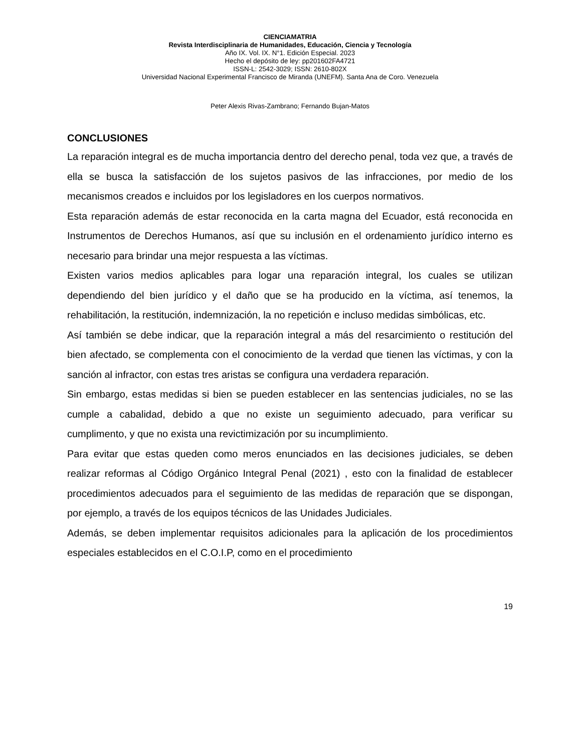CIENCIAMATRIA
Revista Interdisciplinaria de Humanidades, Educación, Ciencia y Tecnología
Año IX. Vol. IX. N°1. Edición Especial. 2023
Hecho el depósito de ley: pp201602FA4721
ISSN-L: 2542-3029; ISSN: 2610-802X
Universidad Nacional Experimental Francisco de Miranda (UNEFM). Santa Ana de Coro. Venezuela
Peter Alexis Rivas-Zambrano; Fernando Bujan-Matos
CONCLUSIONES
La reparación integral es de mucha importancia dentro del derecho penal, toda vez que, a través de ella se busca la satisfacción de los sujetos pasivos de las infracciones, por medio de los mecanismos creados e incluidos por los legisladores en los cuerpos normativos.
Esta reparación además de estar reconocida en la carta magna del Ecuador, está reconocida en Instrumentos de Derechos Humanos, así que su inclusión en el ordenamiento jurídico interno es necesario para brindar una mejor respuesta a las víctimas.
Existen varios medios aplicables para logar una reparación integral, los cuales se utilizan dependiendo del bien jurídico y el daño que se ha producido en la víctima, así tenemos, la rehabilitación, la restitución, indemnización, la no repetición e incluso medidas simbólicas, etc.
Así también se debe indicar, que la reparación integral a más del resarcimiento o restitución del bien afectado, se complementa con el conocimiento de la verdad que tienen las víctimas, y con la sanción al infractor, con estas tres aristas se configura una verdadera reparación.
Sin embargo, estas medidas si bien se pueden establecer en las sentencias judiciales, no se las cumple a cabalidad, debido a que no existe un seguimiento adecuado, para verificar su cumplimento, y que no exista una revictimización por su incumplimiento.
Para evitar que estas queden como meros enunciados en las decisiones judiciales, se deben realizar reformas al Código Orgánico Integral Penal (2021) , esto con la finalidad de establecer procedimientos adecuados para el seguimiento de las medidas de reparación que se dispongan, por ejemplo, a través de los equipos técnicos de las Unidades Judiciales.
Además, se deben implementar requisitos adicionales para la aplicación de los procedimientos especiales establecidos en el C.O.I.P, como en el procedimiento
19